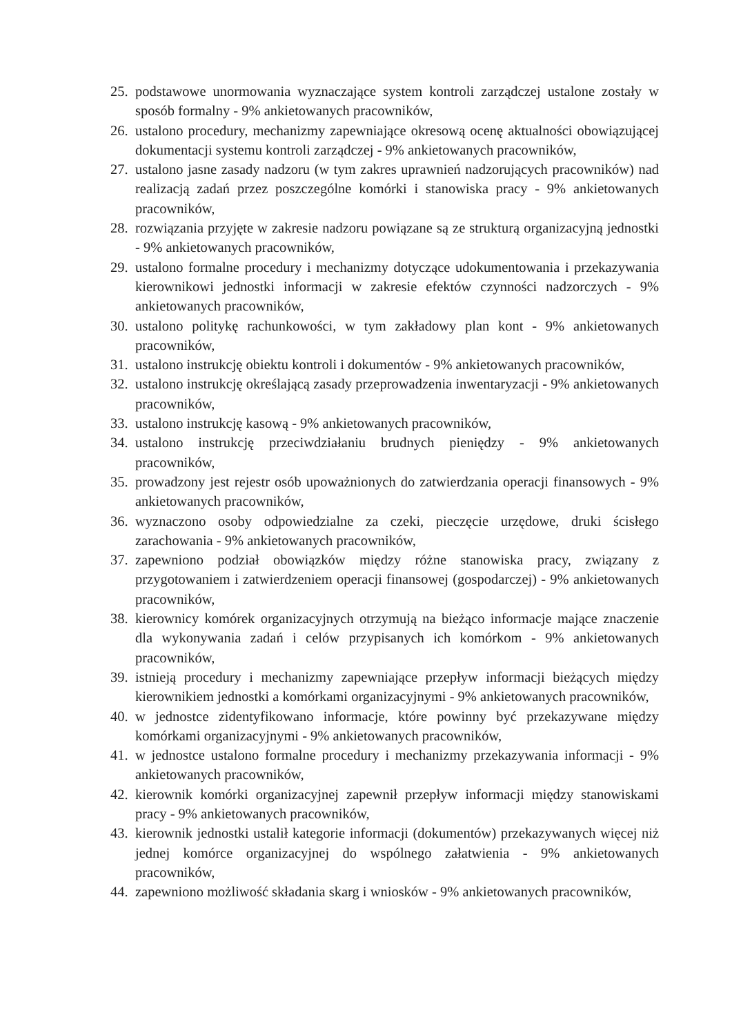25. podstawowe unormowania wyznaczające system kontroli zarządczej ustalone zostały w sposób formalny - 9% ankietowanych pracowników,
26. ustalono procedury, mechanizmy zapewniające okresową ocenę aktualności obowiązującej dokumentacji systemu kontroli zarządczej - 9% ankietowanych pracowników,
27. ustalono jasne zasady nadzoru (w tym zakres uprawnień nadzorujących pracowników) nad realizacją zadań przez poszczególne komórki i stanowiska pracy - 9% ankietowanych pracowników,
28. rozwiązania przyjęte w zakresie nadzoru powiązane są ze strukturą organizacyjną jednostki - 9% ankietowanych pracowników,
29. ustalono formalne procedury i mechanizmy dotyczące udokumentowania i przekazywania kierownikowi jednostki informacji w zakresie efektów czynności nadzorczych - 9% ankietowanych pracowników,
30. ustalono politykę rachunkowości, w tym zakładowy plan kont - 9% ankietowanych pracowników,
31. ustalono instrukcję obiektu kontroli i dokumentów - 9% ankietowanych pracowników,
32. ustalono instrukcję określającą zasady przeprowadzenia inwentaryzacji - 9% ankietowanych pracowników,
33. ustalono instrukcję kasową - 9% ankietowanych pracowników,
34. ustalono instrukcję przeciwdziałaniu brudnych pieniędzy - 9% ankietowanych pracowników,
35. prowadzony jest rejestr osób upoważnionych do zatwierdzania operacji finansowych - 9% ankietowanych pracowników,
36. wyznaczono osoby odpowiedzialne za czeki, pieczęcie urzędowe, druki ścisłego zarachowania - 9% ankietowanych pracowników,
37. zapewniono podział obowiązków między różne stanowiska pracy, związany z przygotowaniem i zatwierdzeniem operacji finansowej (gospodarczej) - 9% ankietowanych pracowników,
38. kierownicy komórek organizacyjnych otrzymują na bieżąco informacje mające znaczenie dla wykonywania zadań i celów przypisanych ich komórkom - 9% ankietowanych pracowników,
39. istnieją procedury i mechanizmy zapewniające przepływ informacji bieżących między kierownikiem jednostki a komórkami organizacyjnymi - 9% ankietowanych pracowników,
40. w jednostce zidentyfikowano informacje, które powinny być przekazywane między komórkami organizacyjnymi - 9% ankietowanych pracowników,
41. w jednostce ustalono formalne procedury i mechanizmy przekazywania informacji - 9% ankietowanych pracowników,
42. kierownik komórki organizacyjnej zapewnił przepływ informacji między stanowiskami pracy - 9% ankietowanych pracowników,
43. kierownik jednostki ustalił kategorie informacji (dokumentów) przekazywanych więcej niż jednej komórce organizacyjnej do wspólnego załatwienia - 9% ankietowanych pracowników,
44. zapewniono możliwość składania skarg i wniosków - 9% ankietowanych pracowników,